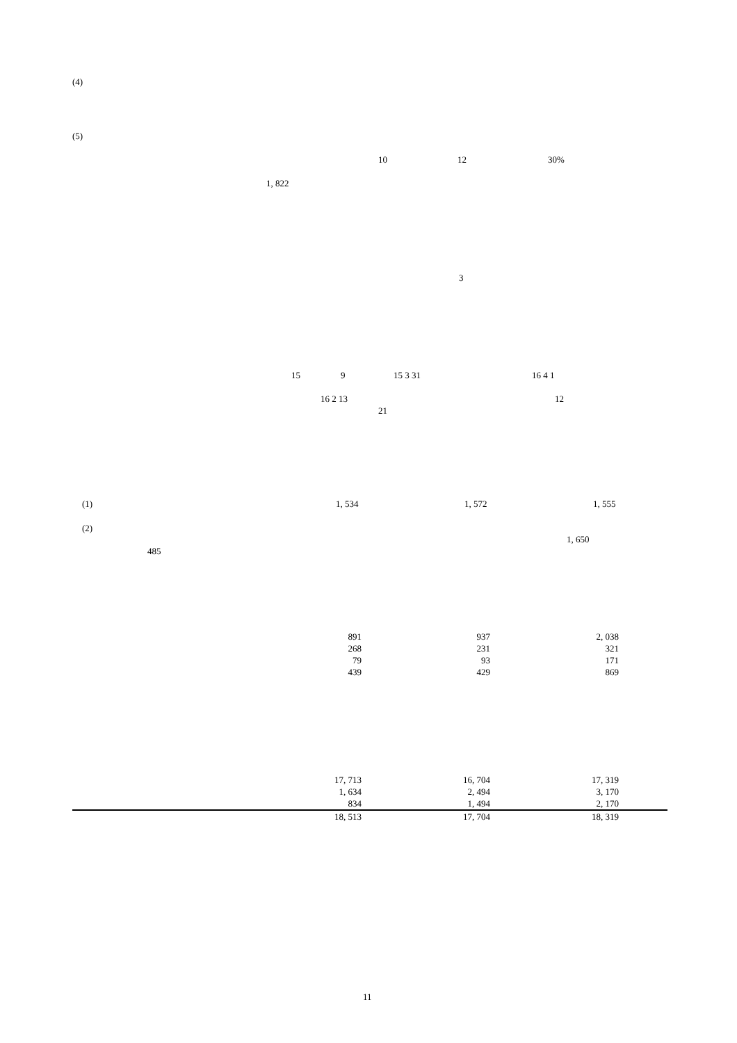(4)
(5)
10 12 30%
1, 822
3
15 9 15 3 31 16 4 1
16 2 13 12
21
(1) 1, 534 1, 572 1, 555
(2)
1, 650
485
| 891 | 937 | 2, 038 |
| 268 | 231 | 321 |
| 79 | 93 | 171 |
| 439 | 429 | 869 |
| 17, 713 | 16, 704 | 17, 319 | |
| 1, 634 | 2, 494 | 3, 170 | |
| 834 | 1, 494 | 2, 170 | |
| 18, 513 | 17, 704 | 18, 319 | |
11